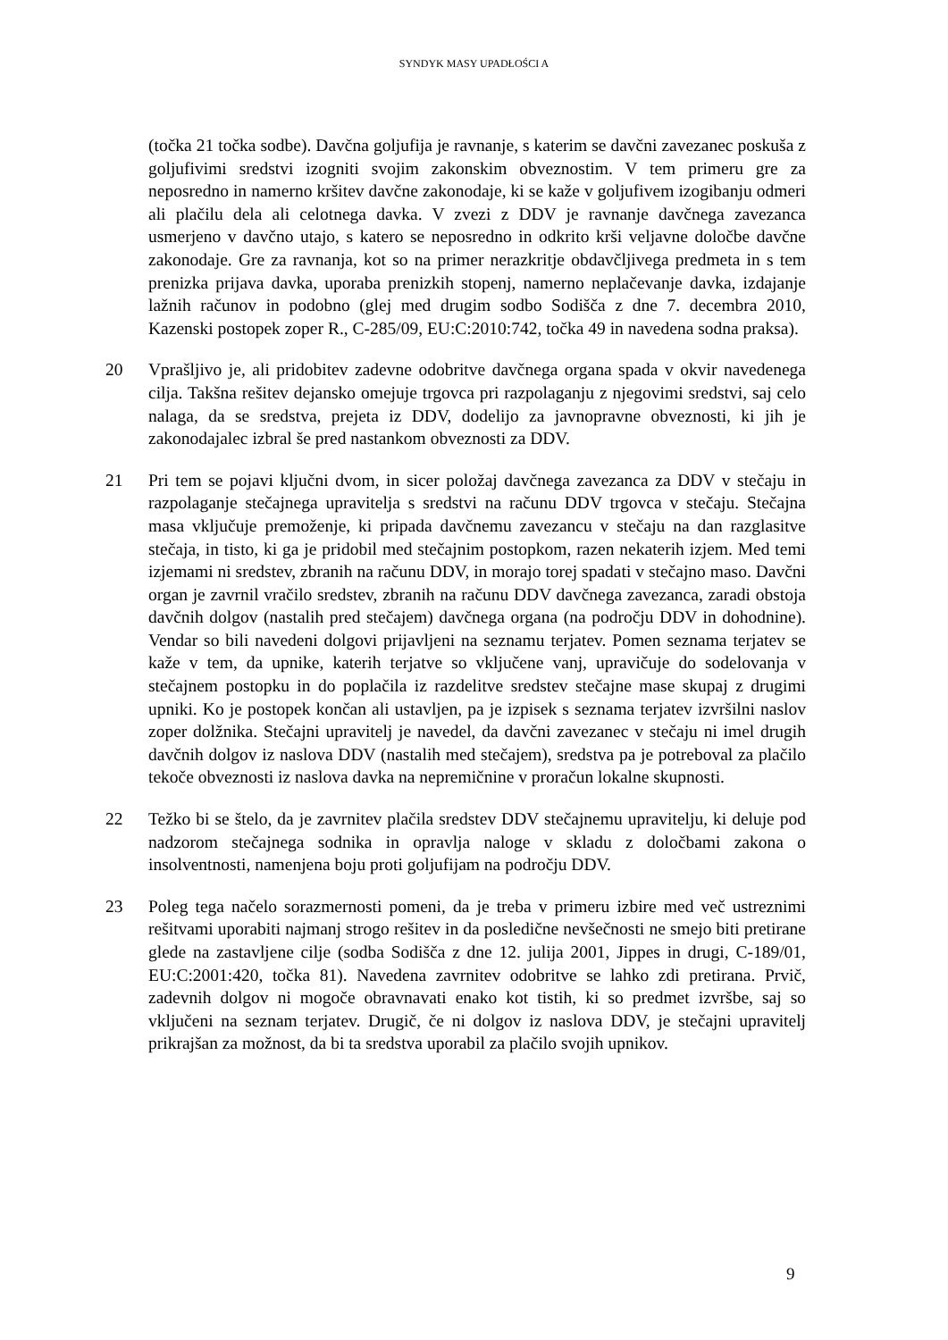SYNDYK MASY UPADŁOŚCI A
(točka 21 točka sodbe). Davčna goljufija je ravnanje, s katerim se davčni zavezanec poskuša z goljufivimi sredstvi izogniti svojim zakonskim obveznostim. V tem primeru gre za neposredno in namerno kršitev davčne zakonodaje, ki se kaže v goljufivem izogibanju odmeri ali plačilu dela ali celotnega davka. V zvezi z DDV je ravnanje davčnega zavezanca usmerjeno v davčno utajo, s katero se neposredno in odkrito krši veljavne določbe davčne zakonodaje. Gre za ravnanja, kot so na primer nerazkritje obdavčljivega predmeta in s tem prenizka prijava davka, uporaba prenizkih stopenj, namerno neplačevanje davka, izdajanje lažnih računov in podobno (glej med drugim sodbo Sodišča z dne 7. decembra 2010, Kazenski postopek zoper R., C-285/09, EU:C:2010:742, točka 49 in navedena sodna praksa).
20 Vprašljivo je, ali pridobitev zadevne odobritve davčnega organa spada v okvir navedenega cilja. Takšna rešitev dejansko omejuje trgovca pri razpolaganju z njegovimi sredstvi, saj celo nalaga, da se sredstva, prejeta iz DDV, dodelijo za javnopravne obveznosti, ki jih je zakonodajalec izbral še pred nastankom obveznosti za DDV.
21 Pri tem se pojavi ključni dvom, in sicer položaj davčnega zavezanca za DDV v stečaju in razpolaganje stečajnega upravitelja s sredstvi na računu DDV trgovca v stečaju. Stečajna masa vključuje premoženje, ki pripada davčnemu zavezancu v stečaju na dan razglasitve stečaja, in tisto, ki ga je pridobil med stečajnim postopkom, razen nekaterih izjem. Med temi izjemami ni sredstev, zbranih na računu DDV, in morajo torej spadati v stečajno maso. Davčni organ je zavrnil vračilo sredstev, zbranih na računu DDV davčnega zavezanca, zaradi obstoja davčnih dolgov (nastalih pred stečajem) davčnega organa (na področju DDV in dohodnine). Vendar so bili navedeni dolgovi prijavljeni na seznamu terjatev. Pomen seznama terjatev se kaže v tem, da upnike, katerih terjatve so vključene vanj, upravičuje do sodelovanja v stečajnem postopku in do poplačila iz razdelitve sredstev stečajne mase skupaj z drugimi upniki. Ko je postopek končan ali ustavljen, pa je izpisek s seznama terjatev izvršilni naslov zoper dolžnika. Stečajni upravitelj je navedel, da davčni zavezanec v stečaju ni imel drugih davčnih dolgov iz naslova DDV (nastalih med stečajem), sredstva pa je potreboval za plačilo tekoče obveznosti iz naslova davka na nepremičnine v proračun lokalne skupnosti.
22 Težko bi se štelo, da je zavrnitev plačila sredstev DDV stečajnemu upravitelju, ki deluje pod nadzorom stečajnega sodnika in opravlja naloge v skladu z določbami zakona o insolventnosti, namenjena boju proti goljufijam na področju DDV.
23 Poleg tega načelo sorazmernosti pomeni, da je treba v primeru izbire med več ustreznimi rešitvami uporabiti najmanj strogo rešitev in da posledične nevšečnosti ne smejo biti pretirane glede na zastavljene cilje (sodba Sodišča z dne 12. julija 2001, Jippes in drugi, C-189/01, EU:C:2001:420, točka 81). Navedena zavrnitev odobritve se lahko zdi pretirana. Prvič, zadevnih dolgov ni mogoče obravnavati enako kot tistih, ki so predmet izvršbe, saj so vključeni na seznam terjatev. Drugič, če ni dolgov iz naslova DDV, je stečajni upravitelj prikrajšan za možnost, da bi ta sredstva uporabil za plačilo svojih upnikov.
9